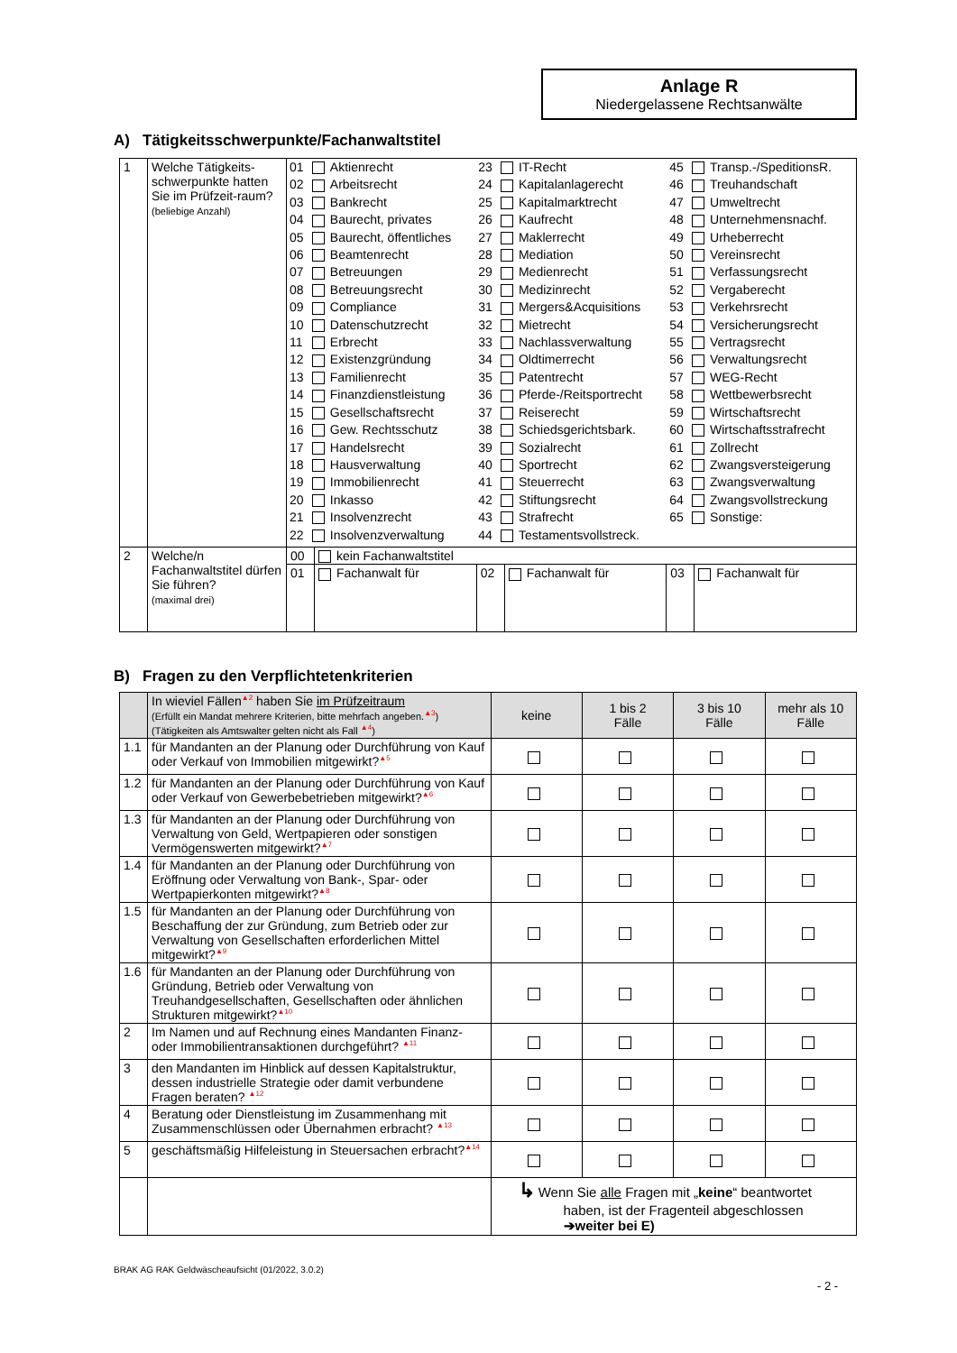Anlage R
Niedergelassene Rechtsanwälte
A) Tätigkeitsschwerpunkte/Fachanwaltstitel
| 1 | Welche Tätigkeits-schwerpunkte hatten Sie im Prüfzeit-raum? (beliebige Anzahl) | / 01 / Aktienrecht / 23 / IT-Recht / 45 / Transp.-/SpeditionsR. / / 02 / Arbeitsrecht / 24 / Kapitalanlagerecht / 46 / Treuhandschaft / / 03 / Bankrecht / 25 / Kapitalmarktrecht / 47 / Umweltrecht / / 04 / Baurecht, privates / 26 / Kaufrecht / 48 / Unternehmensnachf. / / 05 / Baurecht, öffentliches / 27 / Maklerrecht / 49 / Urheberrecht / / 06 / Beamtenrecht / 28 / Mediation / 50 / Vereinsrecht / / 07 / Betreuungen / 29 / Medienrecht / 51 / Verfassungsrecht / / 08 / Betreuungsrecht / 30 / Medizinrecht / 52 / Vergaberecht / / 09 / Compliance / 31 / Mergers&Acquisitions / 53 / Verkehrsrecht / / 10 / Datenschutzrecht / 32 / Mietrecht / 54 / Versicherungsrecht / / 11 / Erbrecht / 33 / Nachlassverwaltung / 55 / Vertragsrecht / / 12 / Existenzgründung / 34 / Oldtimerrecht / 56 / Verwaltungsrecht / / 13 / Familienrecht / 35 / Patentrecht / 57 / WEG-Recht / / 14 / Finanzdienstleistung / 36 / Pferde-/Reitsportrecht / 58 / Wettbewerbsrecht / / 15 / Gesellschaftsrecht / 37 / Reiserecht / 59 / Wirtschaftsrecht / / 16 / Gew. Rechtsschutz / 38 / Schiedsgerichtsbark. / 60 / Wirtschaftsstrafrecht / / 17 / Handelsrecht / 39 / Sozialrecht / 61 / Zollrecht / / 18 / Hausverwaltung / 40 / Sportrecht / 62 / Zwangsversteigerung / / 19 / Immobilienrecht / 41 / Steuerrecht / 63 / Zwangsverwaltung / / 20 / Inkasso / 42 / Stiftungsrecht / 64 / Zwangsvollstreckung / / 21 / Insolvenzrecht / 43 / Strafrecht / 65 / Sonstige: / / 22 / Insolvenzverwaltung / 44 / Testamentsvollstreck. / / / | | | | | |
| 2 | Welche/n Fachanwaltstitel dürfen Sie führen? (maximal drei) | 00 | kein Fachanwaltstitel | | | | |
| | | 01 | Fachanwalt für | 02 | Fachanwalt für | 03 | Fachanwalt für |
B) Fragen zu den Verpflichtetenkriterien
| | In wieviel Fällen<sup>▲2</sup> haben Sie im Prüfzeitraum (Erfüllt ein Mandat mehrere Kriterien, bitte mehrfach angeben.<sup>▲3</sup>) (Tätigkeiten als Amtswalter gelten nicht als Fall <sup>▲4</sup>) | keine | 1 bis 2 Fälle | 3 bis 10 Fälle | mehr als 10 Fälle |
| 1.1 | für Mandanten an der Planung oder Durchführung von Kauf oder Verkauf von Immobilien mitgewirkt?<sup>▲5</sup> | | | | |
| 1.2 | für Mandanten an der Planung oder Durchführung von Kauf oder Verkauf von Gewerbebetrieben mitgewirkt?<sup>▲6</sup> | | | | |
| 1.3 | für Mandanten an der Planung oder Durchführung von Verwaltung von Geld, Wertpapieren oder sonstigen Vermögenswerten mitgewirkt?<sup>▲7</sup> | | | | |
| 1.4 | für Mandanten an der Planung oder Durchführung von Eröffnung oder Verwaltung von Bank-, Spar- oder Wertpapierkonten mitgewirkt?<sup>▲8</sup> | | | | |
| 1.5 | für Mandanten an der Planung oder Durchführung von Beschaffung der zur Gründung, zum Betrieb oder zur Verwaltung von Gesellschaften erforderlichen Mittel mitgewirkt?<sup>▲9</sup> | | | | |
| 1.6 | für Mandanten an der Planung oder Durchführung von Gründung, Betrieb oder Verwaltung von Treuhandgesellschaften, Gesellschaften oder ähnlichen Strukturen mitgewirkt?<sup>▲10</sup> | | | | |
| 2 | Im Namen und auf Rechnung eines Mandanten Finanz- oder Immobilientransaktionen durchgeführt? <sup>▲11</sup> | | | | |
| 3 | den Mandanten im Hinblick auf dessen Kapitalstruktur, dessen industrielle Strategie oder damit verbundene Fragen beraten? <sup>▲12</sup> | | | | |
| 4 | Beratung oder Dienstleistung im Zusammenhang mit Zusammenschlüssen oder Übernahmen erbracht? <sup>▲13</sup> | | | | |
| 5 | geschäftsmäßig Hilfeleistung in Steuersachen erbracht?<sup>▲14</sup> | | | | |
| | | ↳ Wenn Sie alle Fragen mit „ keine “ beantwortet haben, ist der Fragenteil abgeschlossen ➔weiter bei E) | | | |
BRAK AG RAK Geldwäscheaufsicht (01/2022, 3.0.2)
- 2 -